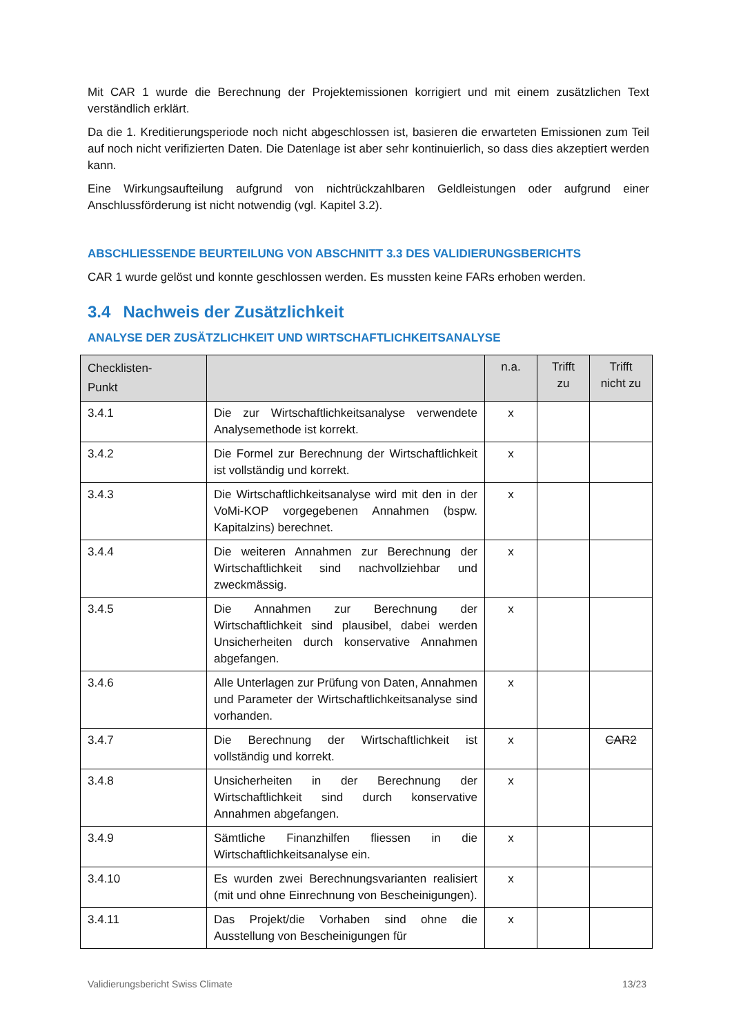Mit CAR 1 wurde die Berechnung der Projektemissionen korrigiert und mit einem zusätzlichen Text verständlich erklärt.
Da die 1. Kreditierungsperiode noch nicht abgeschlossen ist, basieren die erwarteten Emissionen zum Teil auf noch nicht verifizierten Daten. Die Datenlage ist aber sehr kontinuierlich, so dass dies akzeptiert werden kann.
Eine Wirkungsaufteilung aufgrund von nichtrückzahlbaren Geldleistungen oder aufgrund einer Anschlussförderung ist nicht notwendig (vgl. Kapitel 3.2).
ABSCHLIESSENDE BEURTEILUNG VON ABSCHNITT 3.3 DES VALIDIERUNGSBERICHTS
CAR 1 wurde gelöst und konnte geschlossen werden. Es mussten keine FARs erhoben werden.
3.4 Nachweis der Zusätzlichkeit
ANALYSE DER ZUSÄTZLICHKEIT UND WIRTSCHAFTLICHKEITSANALYSE
| Checklisten- Punkt | | n.a. | Trifft zu | Trifft nicht zu |
| --- | --- | --- | --- | --- |
| 3.4.1 | Die zur Wirtschaftlichkeitsanalyse verwendete Analysemethode ist korrekt. | x | | |
| 3.4.2 | Die Formel zur Berechnung der Wirtschaftlichkeit ist vollständig und korrekt. | x | | |
| 3.4.3 | Die Wirtschaftlichkeitsanalyse wird mit den in der VoMi-KOP vorgegebenen Annahmen (bspw. Kapitalzins) berechnet. | x | | |
| 3.4.4 | Die weiteren Annahmen zur Berechnung der Wirtschaftlichkeit sind nachvollziehbar und zweckmässig. | x | | |
| 3.4.5 | Die Annahmen zur Berechnung der Wirtschaftlichkeit sind plausibel, dabei werden Unsicherheiten durch konservative Annahmen abgefangen. | x | | |
| 3.4.6 | Alle Unterlagen zur Prüfung von Daten, Annahmen und Parameter der Wirtschaftlichkeitsanalyse sind vorhanden. | x | | |
| 3.4.7 | Die Berechnung der Wirtschaftlichkeit ist vollständig und korrekt. | x | | CAR2 |
| 3.4.8 | Unsicherheiten in der Berechnung der Wirtschaftlichkeit sind durch konservative Annahmen abgefangen. | x | | |
| 3.4.9 | Sämtliche Finanzhilfen fliessen in die Wirtschaftlichkeitsanalyse ein. | x | | |
| 3.4.10 | Es wurden zwei Berechnungsvarianten realisiert (mit und ohne Einrechnung von Bescheinigungen). | x | | |
| 3.4.11 | Das Projekt/die Vorhaben sind ohne die Ausstellung von Bescheinigungen für | x | | |
Validierungsbericht Swiss Climate 13/23